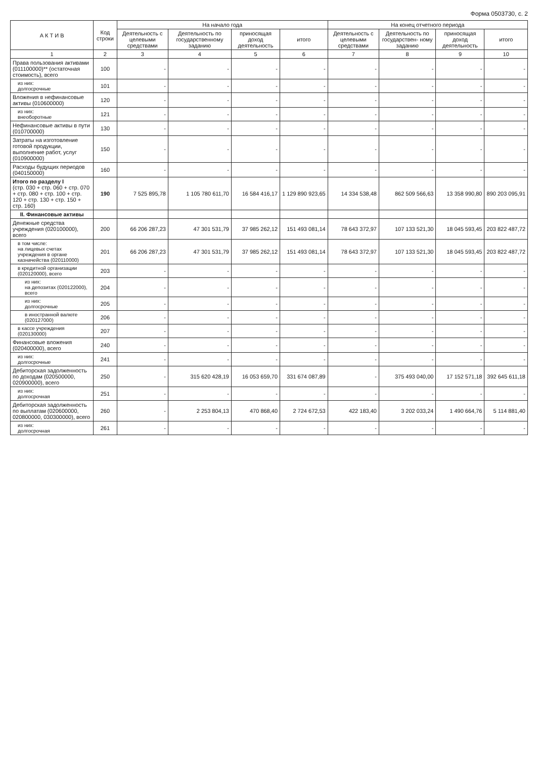Форма 0503730, с. 2
| А К Т И В | Код строки | На начало года | | | | На конец отчетного периода | | | |
| --- | --- | --- | --- | --- | --- | --- | --- | --- | --- |
| | | Деятельность с целевыми средствами | Деятельность по государственному заданию | приносящая доход деятельность | итого | Деятельность с целевыми средствами | Деятельность по государствен- ному заданию | приносящая доход деятельность | итого |
| 1 | 2 | 3 | 4 | 5 | 6 | 7 | 8 | 9 | 10 |
| Права пользования активами (011100000)** (остаточная стоимость), всего | 100 | - | - | - | - | - | - | - | - |
| из них: долгосрочные | 101 | - | - | - | - | - | - | - | - |
| Вложения в нефинансовые активы (010600000) | 120 | - | - | - | - | - | - | - | - |
| из них: внеоборотные | 121 | - | - | - | - | - | - | - | - |
| Нефинансовые активы в пути (010700000) | 130 | - | - | - | - | - | - | - | - |
| Затраты на изготовление готовой продукции, выполнение работ, услуг (010900000) | 150 | - | - | - | - | - | - | - | - |
| Расходы будущих периодов (040150000) | 160 | - | - | - | - | - | - | - | - |
| Итого по разделу I (стр. 030 + стр. 060 + стр. 070 + стр. 080 + стр. 100 + стр. 120 + стр. 130 + стр. 150 + стр. 160) | 190 | 7 525 895,78 | 1 105 780 611,70 | 16 584 416,17 | 1 129 890 923,65 | 14 334 538,48 | 862 509 566,63 | 13 358 990,80 | 890 203 095,91 |
| II. Финансовые активы | | | | | | | | | |
| Денежные средства учреждения (020100000), всего | 200 | 66 206 287,23 | 47 301 531,79 | 37 985 262,12 | 151 493 081,14 | 78 643 372,97 | 107 133 521,30 | 18 045 593,45 | 203 822 487,72 |
| в том числе: на лицевых счетах учреждения в органе казначейства (020110000) | 201 | 66 206 287,23 | 47 301 531,79 | 37 985 262,12 | 151 493 081,14 | 78 643 372,97 | 107 133 521,30 | 18 045 593,45 | 203 822 487,72 |
| в кредитной организации (020120000), всего | 203 | - | - | - | - | - | - | - | - |
| из них: на депозитах (020122000), всего | 204 | - | - | - | - | - | - | - | - |
| из них: долгосрочные | 205 | - | - | - | - | - | - | - | - |
| в иностранной валюте (020127000) | 206 | - | - | - | - | - | - | - | - |
| в кассе учреждения (020130000) | 207 | - | - | - | - | - | - | - | - |
| Финансовые вложения (020400000), всего | 240 | - | - | - | - | - | - | - | - |
| из них: долгосрочные | 241 | - | - | - | - | - | - | - | - |
| Дебиторская задолженность по доходам (020500000, 020900000), всего | 250 | - | 315 620 428,19 | 16 053 659,70 | 331 674 087,89 | - | 375 493 040,00 | 17 152 571,18 | 392 645 611,18 |
| из них: долгосрочная | 251 | - | - | - | - | - | - | - | - |
| Дебиторская задолженность по выплатам (020600000, 020800000, 030300000), всего | 260 | - | 2 253 804,13 | 470 868,40 | 2 724 672,53 | 422 183,40 | 3 202 033,24 | 1 490 664,76 | 5 114 881,40 |
| из них: долгосрочная | 261 | - | - | - | - | - | - | - | - |